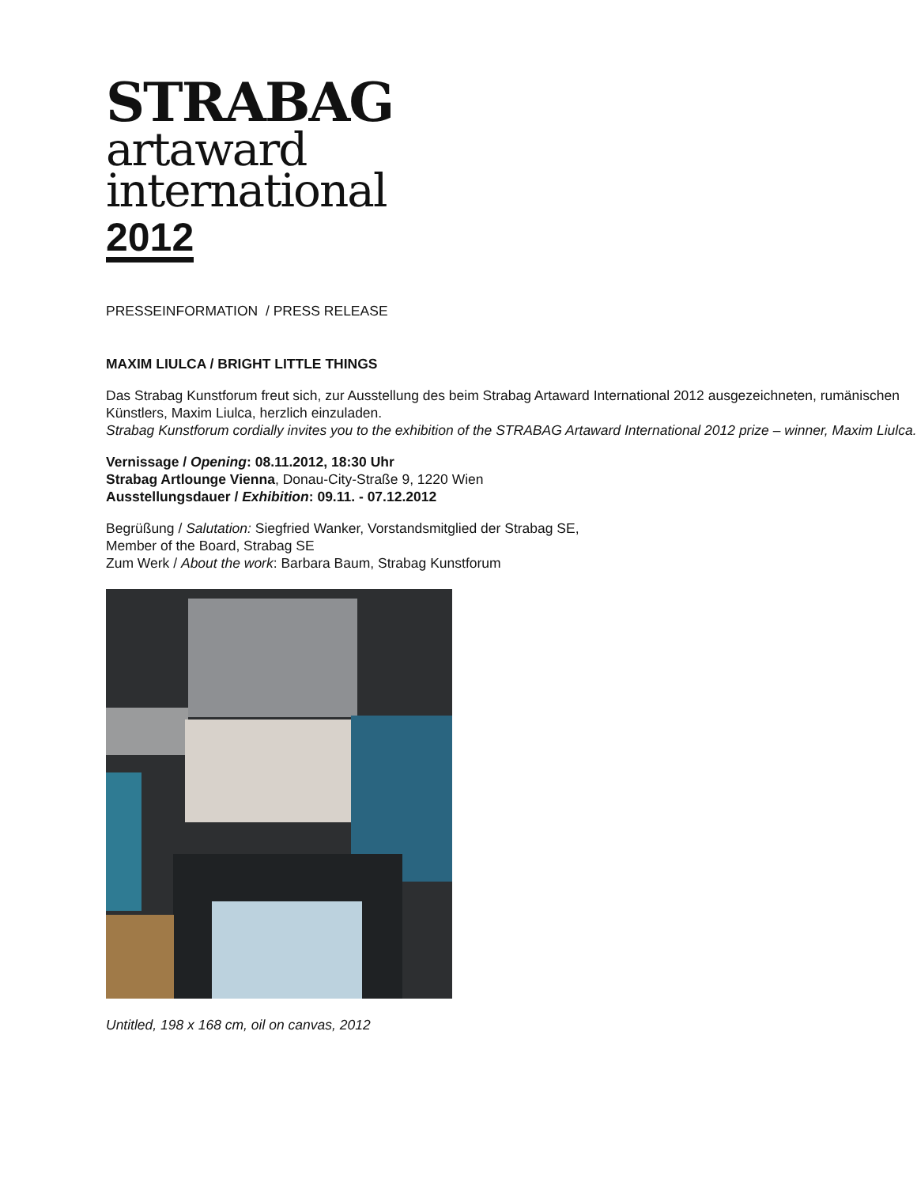STRABAG
artaward
international
2012
PRESSEINFORMATION / PRESS RELEASE
MAXIM LIULCA / BRIGHT LITTLE THINGS
Das Strabag Kunstforum freut sich, zur Ausstellung des beim Strabag Artaward International 2012 ausgezeichneten, rumänischen Künstlers, Maxim Liulca, herzlich einzuladen.
Strabag Kunstforum cordially invites you to the exhibition of the STRABAG Artaward International 2012 prize – winner, Maxim Liulca.
Vernissage / Opening: 08.11.2012, 18:30 Uhr
Strabag Artlounge Vienna, Donau-City-Straße 9, 1220 Wien
Ausstellungsdauer / Exhibition: 09.11. - 07.12.2012
Begrüßung / Salutation: Siegfried Wanker, Vorstandsmitglied der Strabag SE,
Member of the Board, Strabag SE
Zum Werk / About the work: Barbara Baum, Strabag Kunstforum
Untitled, 198 x 168 cm, oil on canvas, 2012